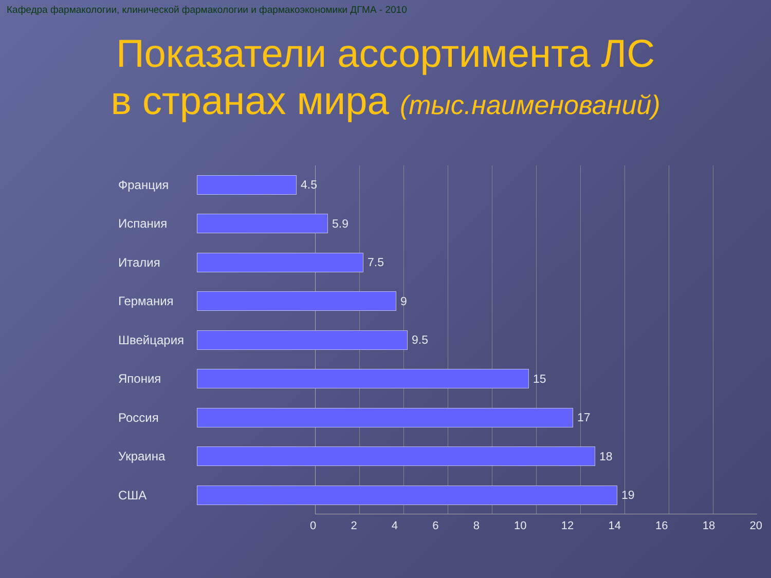Кафедра фармакологии, клинической фармакологии и фармакоэкономики ДГМА - 2010
Показатели ассортимента ЛС
в странах мира (тыс.наименований)
Франция
4.5
Испания
5.9
Италия
7.5
Германия
9
Швейцария
9.5
Япония
15
Россия
17
Украина
18
США
19
0 2 4 6 8 10 12 14 16 18 20